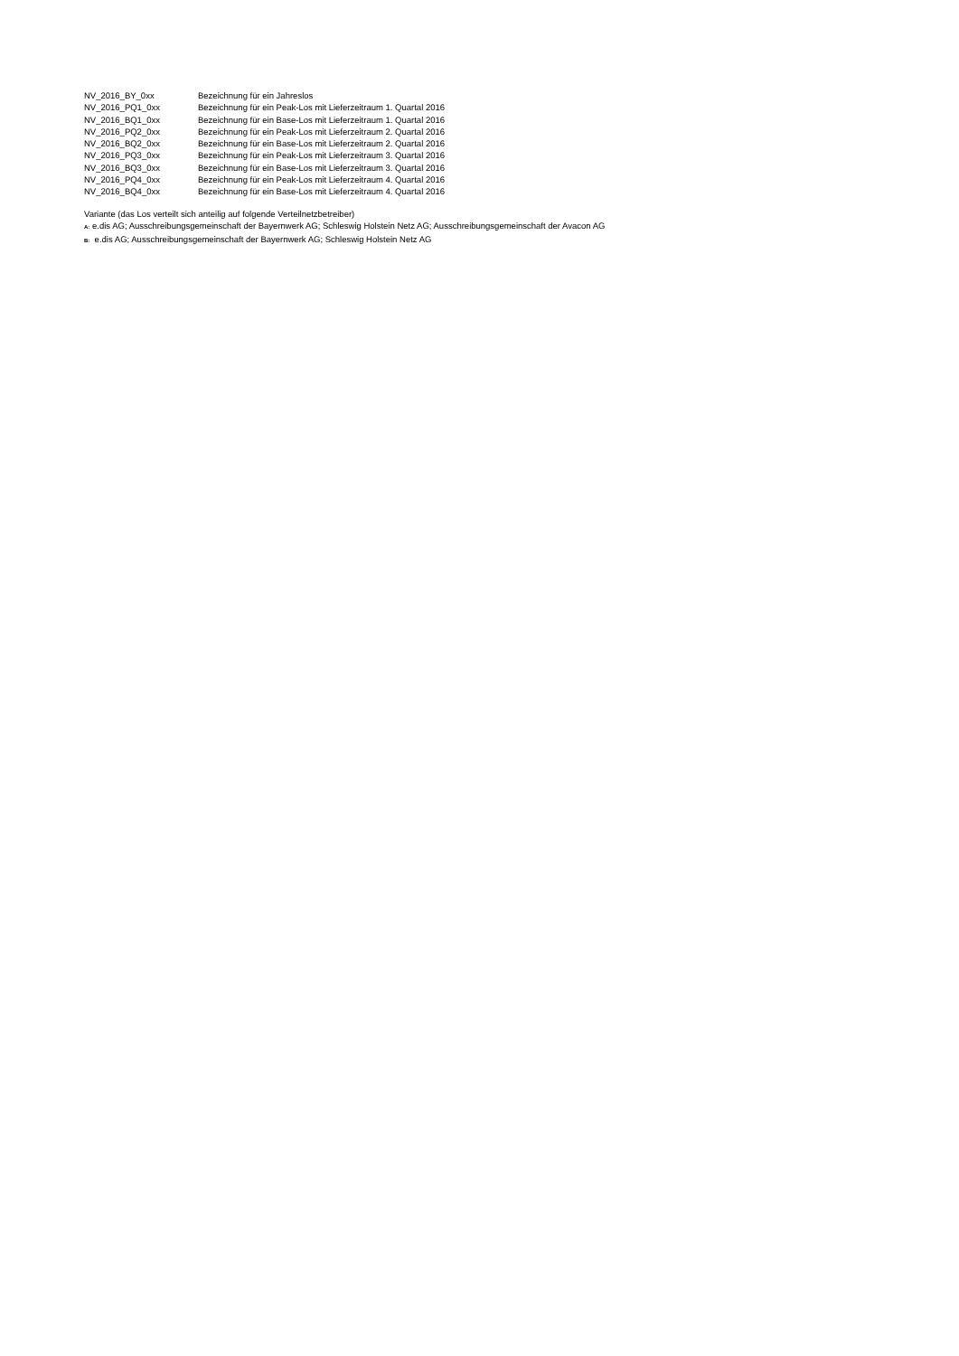| NV_2016_BY_0xx | Bezeichnung für ein Jahreslos |
| NV_2016_PQ1_0xx | Bezeichnung für ein Peak-Los mit Lieferzeitraum 1. Quartal 2016 |
| NV_2016_BQ1_0xx | Bezeichnung für ein Base-Los mit Lieferzeitraum 1. Quartal 2016 |
| NV_2016_PQ2_0xx | Bezeichnung für ein Peak-Los mit Lieferzeitraum 2. Quartal 2016 |
| NV_2016_BQ2_0xx | Bezeichnung für ein Base-Los mit Lieferzeitraum 2. Quartal 2016 |
| NV_2016_PQ3_0xx | Bezeichnung für ein Peak-Los mit Lieferzeitraum 3. Quartal 2016 |
| NV_2016_BQ3_0xx | Bezeichnung für ein Base-Los mit Lieferzeitraum 3. Quartal 2016 |
| NV_2016_PQ4_0xx | Bezeichnung für ein Peak-Los mit Lieferzeitraum 4. Quartal 2016 |
| NV_2016_BQ4_0xx | Bezeichnung für ein Base-Los mit Lieferzeitraum 4. Quartal 2016 |
Variante (das Los verteilt sich anteilig auf folgende Verteilnetzbetreiber)
A: e.dis AG; Ausschreibungsgemeinschaft der Bayernwerk AG; Schleswig Holstein Netz AG; Ausschreibungsgemeinschaft der Avacon AG
B: e.dis AG; Ausschreibungsgemeinschaft der Bayernwerk AG; Schleswig Holstein Netz AG